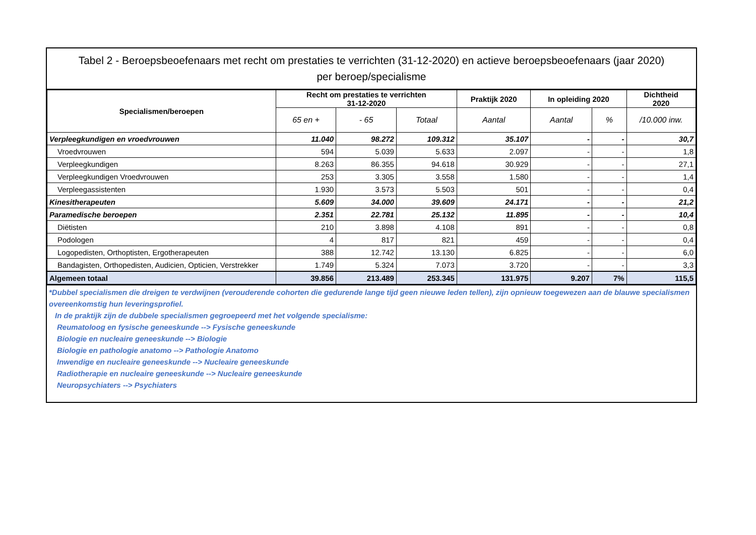Tabel 2 - Beroepsbeoefenaars met recht om prestaties te verrichten (31-12-2020) en actieve beroepsbeoefenaars (jaar 2020)
per beroep/specialisme
| Specialismen/beroepen | Recht om prestaties te verrichten 31-12-2020 | | | Praktijk 2020 | In opleiding 2020 | | Dichtheid 2020 |
| --- | --- | --- | --- | --- | --- | --- | --- |
| | 65 en + | - 65 | Totaal | Aantal | Aantal | % | /10.000 inw. |
| Verpleegkundigen en vroedvrouwen | 11.040 | 98.272 | 109.312 | 35.107 | - | - | 30,7 |
| Vroedvrouwen | 594 | 5.039 | 5.633 | 2.097 | - | - | 1,8 |
| Verpleegkundigen | 8.263 | 86.355 | 94.618 | 30.929 | - | - | 27,1 |
| Verpleegkundigen Vroedvrouwen | 253 | 3.305 | 3.558 | 1.580 | - | - | 1,4 |
| Verpleegassistenten | 1.930 | 3.573 | 5.503 | 501 | - | - | 0,4 |
| Kinesitherapeuten | 5.609 | 34.000 | 39.609 | 24.171 | - | - | 21,2 |
| Paramedische beroepen | 2.351 | 22.781 | 25.132 | 11.895 | - | - | 10,4 |
| Diëtisten | 210 | 3.898 | 4.108 | 891 | - | - | 0,8 |
| Podologen | 4 | 817 | 821 | 459 | - | - | 0,4 |
| Logopedisten, Orthoptisten, Ergotherapeuten | 388 | 12.742 | 13.130 | 6.825 | - | - | 6,0 |
| Bandagisten, Orthopedisten, Audicien, Opticien, Verstrekker | 1.749 | 5.324 | 7.073 | 3.720 | - | - | 3,3 |
| Algemeen totaal | 39.856 | 213.489 | 253.345 | 131.975 | 9.207 | 7% | 115,5 |
*Dubbel specialismen die dreigen te verdwijnen (verouderende cohorten die gedurende lange tijd geen nieuwe leden tellen), zijn opnieuw toegewezen aan de blauwe specialismen overeenkomstig hun leveringsprofiel.
In de praktijk zijn de dubbele specialismen gegroepeerd met het volgende specialisme:
Reumatoloog en fysische geneeskunde --> Fysische geneeskunde
Biologie en nucleaire geneeskunde --> Biologie
Biologie en pathologie anatomo --> Pathologie Anatomo
Inwendige en nucleaire geneeskunde --> Nucleaire geneeskunde
Radiotherapie en nucleaire geneeskunde --> Nucleaire geneeskunde
Neuropsychiaters --> Psychiaters